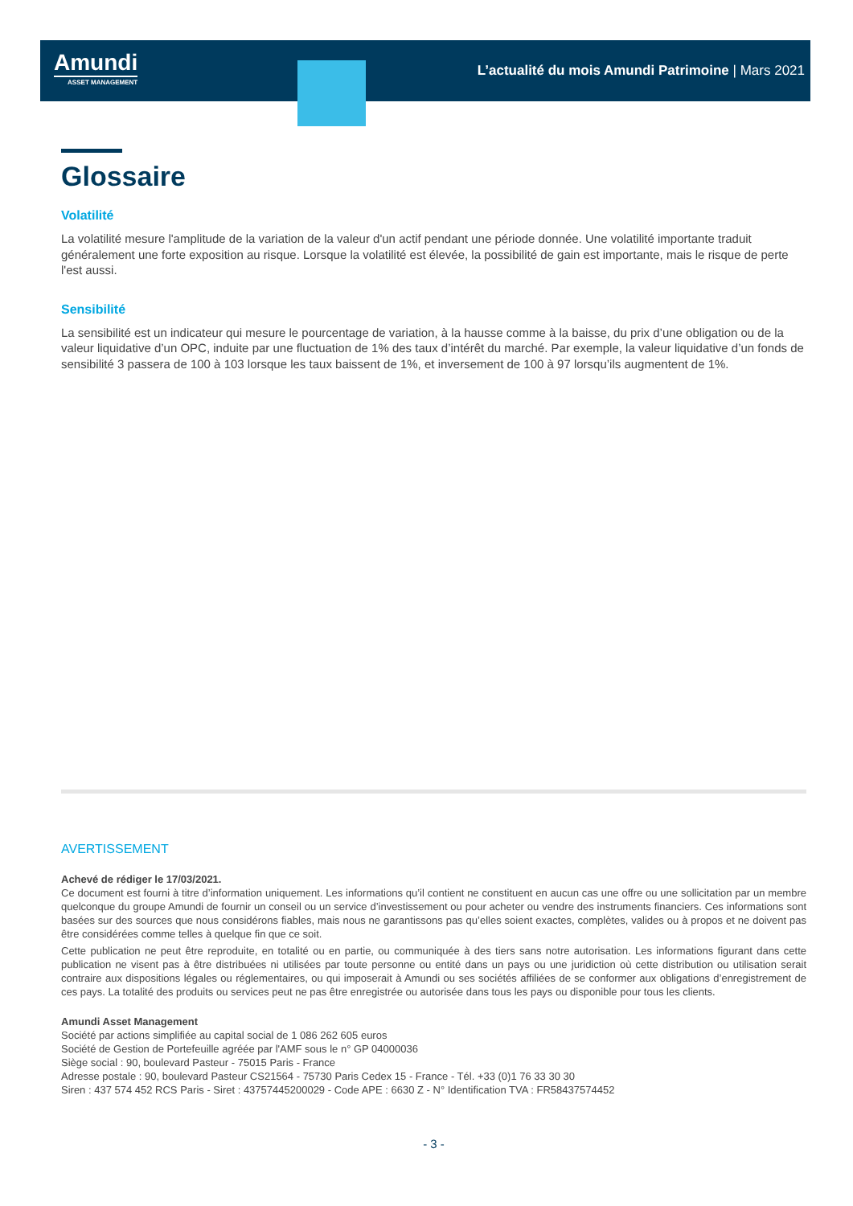Amundi
ASSET MANAGEMENT
L’actualité du mois Amundi Patrimoine | Mars 2021
Glossaire
Volatilité
La volatilité mesure l'amplitude de la variation de la valeur d'un actif pendant une période donnée. Une volatilité importante traduit généralement une forte exposition au risque. Lorsque la volatilité est élevée, la possibilité de gain est importante, mais le risque de perte l'est aussi.
Sensibilité
La sensibilité est un indicateur qui mesure le pourcentage de variation, à la hausse comme à la baisse, du prix d’une obligation ou de la valeur liquidative d’un OPC, induite par une fluctuation de 1% des taux d’intérêt du marché. Par exemple, la valeur liquidative d’un fonds de sensibilité 3 passera de 100 à 103 lorsque les taux baissent de 1%, et inversement de 100 à 97 lorsqu’ils augmentent de 1%.
AVERTISSEMENT
Achevé de rédiger le 17/03/2021.
Ce document est fourni à titre d’information uniquement. Les informations qu’il contient ne constituent en aucun cas une offre ou une sollicitation par un membre quelconque du groupe Amundi de fournir un conseil ou un service d’investissement ou pour acheter ou vendre des instruments financiers. Ces informations sont basées sur des sources que nous considérons fiables, mais nous ne garantissons pas qu’elles soient exactes, complètes, valides ou à propos et ne doivent pas être considérées comme telles à quelque fin que ce soit.
Cette publication ne peut être reproduite, en totalité ou en partie, ou communiquée à des tiers sans notre autorisation. Les informations figurant dans cette publication ne visent pas à être distribuées ni utilisées par toute personne ou entité dans un pays ou une juridiction où cette distribution ou utilisation serait contraire aux dispositions légales ou réglementaires, ou qui imposerait à Amundi ou ses sociétés affiliées de se conformer aux obligations d’enregistrement de ces pays. La totalité des produits ou services peut ne pas être enregistrée ou autorisée dans tous les pays ou disponible pour tous les clients.
Amundi Asset Management
Société par actions simplifiée au capital social de 1 086 262 605 euros
Société de Gestion de Portefeuille agréée par l'AMF sous le n° GP 04000036
Siège social : 90, boulevard Pasteur - 75015 Paris - France
Adresse postale : 90, boulevard Pasteur CS21564 - 75730 Paris Cedex 15 - France - Tél. +33 (0)1 76 33 30 30
Siren : 437 574 452 RCS Paris - Siret : 43757445200029 - Code APE : 6630 Z - N° Identification TVA : FR58437574452
- 3 -